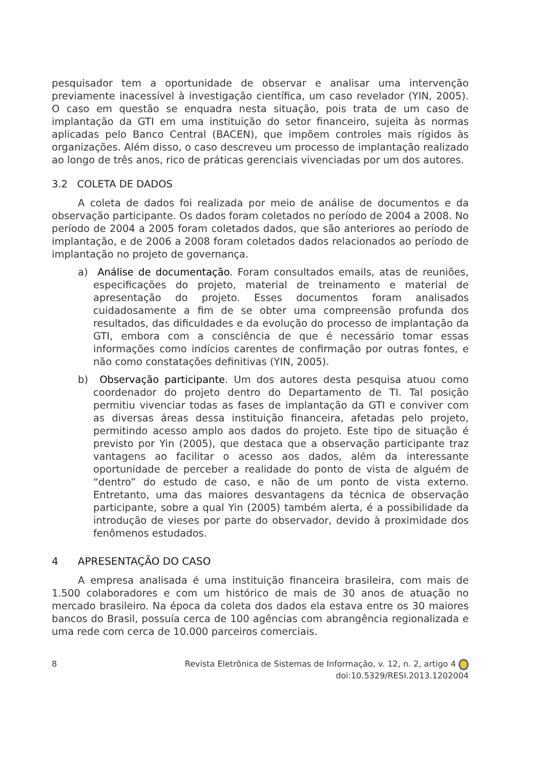pesquisador tem a oportunidade de observar e analisar uma intervenção previamente inacessível à investigação científica, um caso revelador (YIN, 2005). O caso em questão se enquadra nesta situação, pois trata de um caso de implantação da GTI em uma instituição do setor financeiro, sujeita às normas aplicadas pelo Banco Central (BACEN), que impõem controles mais rígidos às organizações. Além disso, o caso descreveu um processo de implantação realizado ao longo de três anos, rico de práticas gerenciais vivenciadas por um dos autores.
3.2 COLETA DE DADOS
A coleta de dados foi realizada por meio de análise de documentos e da observação participante. Os dados foram coletados no período de 2004 a 2008. No período de 2004 a 2005 foram coletados dados, que são anteriores ao período de implantação, e de 2006 a 2008 foram coletados dados relacionados ao período de implantação no projeto de governança.
a) Análise de documentação. Foram consultados emails, atas de reuniões, especificações do projeto, material de treinamento e material de apresentação do projeto. Esses documentos foram analisados cuidadosamente a fim de se obter uma compreensão profunda dos resultados, das dificuldades e da evolução do processo de implantação da GTI, embora com a consciência de que é necessário tomar essas informações como indícios carentes de confirmação por outras fontes, e não como constatações definitivas (YIN, 2005).
b) Observação participante. Um dos autores desta pesquisa atuou como coordenador do projeto dentro do Departamento de TI. Tal posição permitiu vivenciar todas as fases de implantação da GTI e conviver com as diversas áreas dessa instituição financeira, afetadas pelo projeto, permitindo acesso amplo aos dados do projeto. Este tipo de situação é previsto por Yin (2005), que destaca que a observação participante traz vantagens ao facilitar o acesso aos dados, além da interessante oportunidade de perceber a realidade do ponto de vista de alguém de “dentro” do estudo de caso, e não de um ponto de vista externo. Entretanto, uma das maiores desvantagens da técnica de observação participante, sobre a qual Yin (2005) também alerta, é a possibilidade da introdução de vieses por parte do observador, devido à proximidade dos fenômenos estudados.
4 APRESENTAÇÃO DO CASO
A empresa analisada é uma instituição financeira brasileira, com mais de 1.500 colaboradores e com um histórico de mais de 30 anos de atuação no mercado brasileiro. Na época da coleta dos dados ela estava entre os 30 maiores bancos do Brasil, possuía cerca de 100 agências com abrangência regionalizada e uma rede com cerca de 10.000 parceiros comerciais.
8 Revista Eletrônica de Sistemas de Informação, v. 12, n. 2, artigo 4
doi:10.5329/RESI.2013.1202004